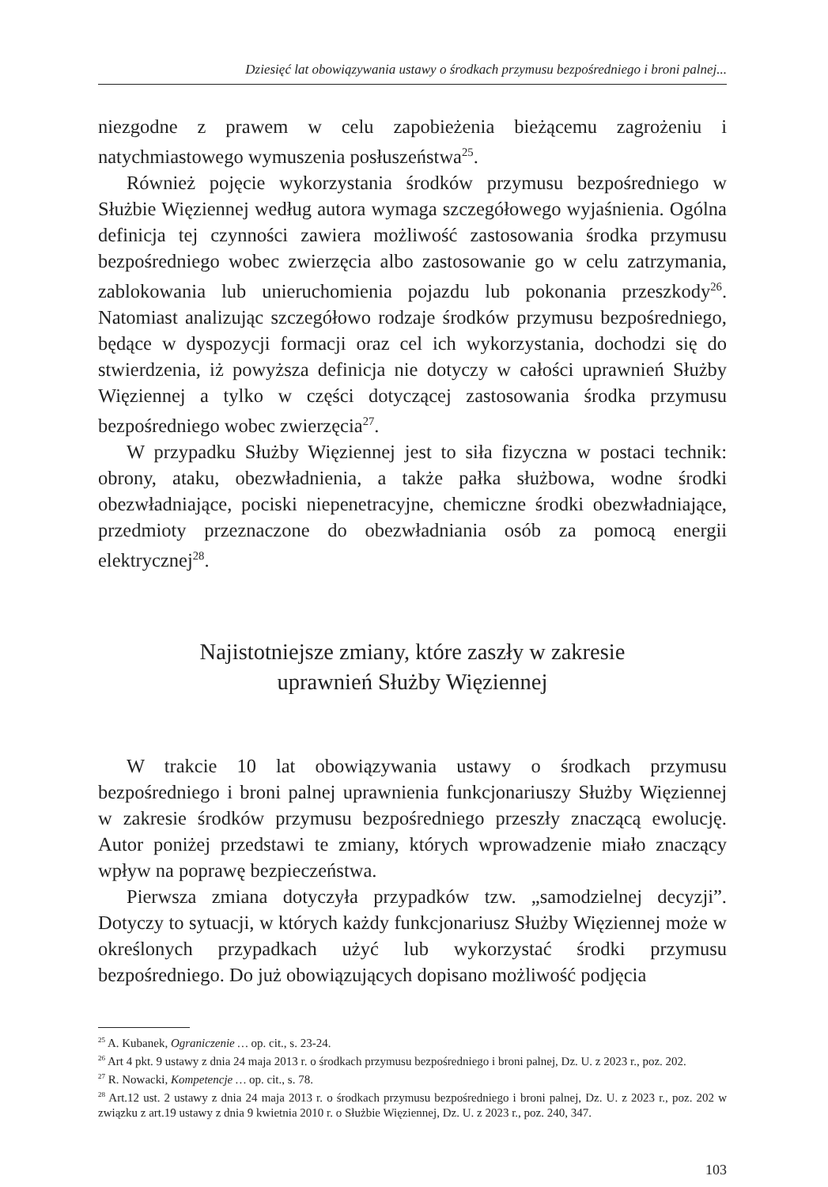Dziesięć lat obowiązywania ustawy o środkach przymusu bezpośredniego i broni palnej...
niezgodne z prawem w celu zapobieżenia bieżącemu zagrożeniu i natychmiastowego wymuszenia posłuszeństwa<sup>25</sup>.
Również pojęcie wykorzystania środków przymusu bezpośredniego w Służbie Więziennej według autora wymaga szczegółowego wyjaśnienia. Ogólna definicja tej czynności zawiera możliwość zastosowania środka przymusu bezpośredniego wobec zwierzęcia albo zastosowanie go w celu zatrzymania, zablokowania lub unieruchomienia pojazdu lub pokonania przeszkody<sup>26</sup>. Natomiast analizując szczegółowo rodzaje środków przymusu bezpośredniego, będące w dyspozycji formacji oraz cel ich wykorzystania, dochodzi się do stwierdzenia, iż powyższa definicja nie dotyczy w całości uprawnień Służby Więziennej a tylko w części dotyczącej zastosowania środka przymusu bezpośredniego wobec zwierzęcia<sup>27</sup>.
W przypadku Służby Więziennej jest to siła fizyczna w postaci technik: obrony, ataku, obezwładnienia, a także pałka służbowa, wodne środki obezwładniające, pociski niepenetracyjne, chemiczne środki obezwładniające, przedmioty przeznaczone do obezwładniania osób za pomocą energii elektrycznej<sup>28</sup>.
Najistotniejsze zmiany, które zaszły w zakresie
uprawnień Służby Więziennej
W trakcie 10 lat obowiązywania ustawy o środkach przymusu bezpośredniego i broni palnej uprawnienia funkcjonariuszy Służby Więziennej w zakresie środków przymusu bezpośredniego przeszły znaczącą ewolucję. Autor poniżej przedstawi te zmiany, których wprowadzenie miało znaczący wpływ na poprawę bezpieczeństwa.
Pierwsza zmiana dotyczyła przypadków tzw. „samodzielnej decyzji”. Dotyczy to sytuacji, w których każdy funkcjonariusz Służby Więziennej może w określonych przypadkach użyć lub wykorzystać środki przymusu bezpośredniego. Do już obowiązujących dopisano możliwość podjęcia
<sup>25</sup> A. Kubanek, Ograniczenie … op. cit., s. 23-24.
<sup>26</sup> Art 4 pkt. 9 ustawy z dnia 24 maja 2013 r. o środkach przymusu bezpośredniego i broni palnej, Dz. U. z 2023 r., poz. 202.
<sup>27</sup> R. Nowacki, Kompetencje … op. cit., s. 78.
<sup>28</sup> Art.12 ust. 2 ustawy z dnia 24 maja 2013 r. o środkach przymusu bezpośredniego i broni palnej, Dz. U. z 2023 r., poz. 202 w związku z art.19 ustawy z dnia 9 kwietnia 2010 r. o Służbie Więziennej, Dz. U. z 2023 r., poz. 240, 347.
103